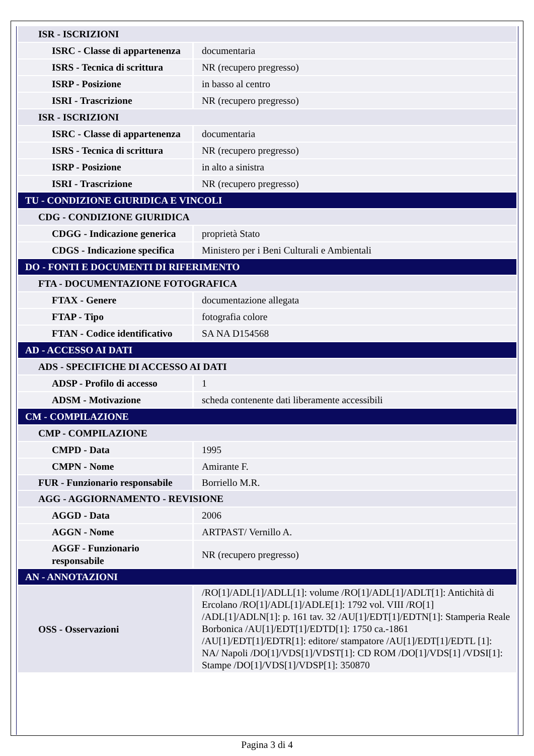| ISR - ISCRIZIONI | |
| ISRC - Classe di appartenenza | documentaria |
| ISRS - Tecnica di scrittura | NR (recupero pregresso) |
| ISRP - Posizione | in basso al centro |
| ISRI - Trascrizione | NR (recupero pregresso) |
| ISR - ISCRIZIONI | |
| ISRC - Classe di appartenenza | documentaria |
| ISRS - Tecnica di scrittura | NR (recupero pregresso) |
| ISRP - Posizione | in alto a sinistra |
| ISRI - Trascrizione | NR (recupero pregresso) |
| TU - CONDIZIONE GIURIDICA E VINCOLI | |
| CDG - CONDIZIONE GIURIDICA | |
| CDGG - Indicazione generica | proprietà Stato |
| CDGS - Indicazione specifica | Ministero per i Beni Culturali e Ambientali |
| DO - FONTI E DOCUMENTI DI RIFERIMENTO | |
| FTA - DOCUMENTAZIONE FOTOGRAFICA | |
| FTAX - Genere | documentazione allegata |
| FTAP - Tipo | fotografia colore |
| FTAN - Codice identificativo | SA NA D154568 |
| AD - ACCESSO AI DATI | |
| ADS - SPECIFICHE DI ACCESSO AI DATI | |
| ADSP - Profilo di accesso | 1 |
| ADSM - Motivazione | scheda contenente dati liberamente accessibili |
| CM - COMPILAZIONE | |
| CMP - COMPILAZIONE | |
| CMPD - Data | 1995 |
| CMPN - Nome | Amirante F. |
| FUR - Funzionario responsabile | Borriello M.R. |
| AGG - AGGIORNAMENTO - REVISIONE | |
| AGGD - Data | 2006 |
| AGGN - Nome | ARTPAST/ Vernillo A. |
| AGGF - Funzionario responsabile | NR (recupero pregresso) |
| AN - ANNOTAZIONI | |
| OSS - Osservazioni | /RO[1]/ADL[1]/ADLL[1]: volume /RO[1]/ADL[1]/ADLT[1]: Antichità di Ercolano /RO[1]/ADL[1]/ADLE[1]: 1792 vol. VIII /RO[1] /ADL[1]/ADLN[1]: p. 161 tav. 32 /AU[1]/EDT[1]/EDTN[1]: Stamperia Reale Borbonica /AU[1]/EDT[1]/EDTD[1]: 1750 ca.-1861 /AU[1]/EDT[1]/EDTR[1]: editore/ stampatore /AU[1]/EDT[1]/EDTL [1]: NA/ Napoli /DO[1]/VDS[1]/VDST[1]: CD ROM /DO[1]/VDS[1] /VDSI[1]: Stampe /DO[1]/VDS[1]/VDSP[1]: 350870 |
Pagina 3 di 4